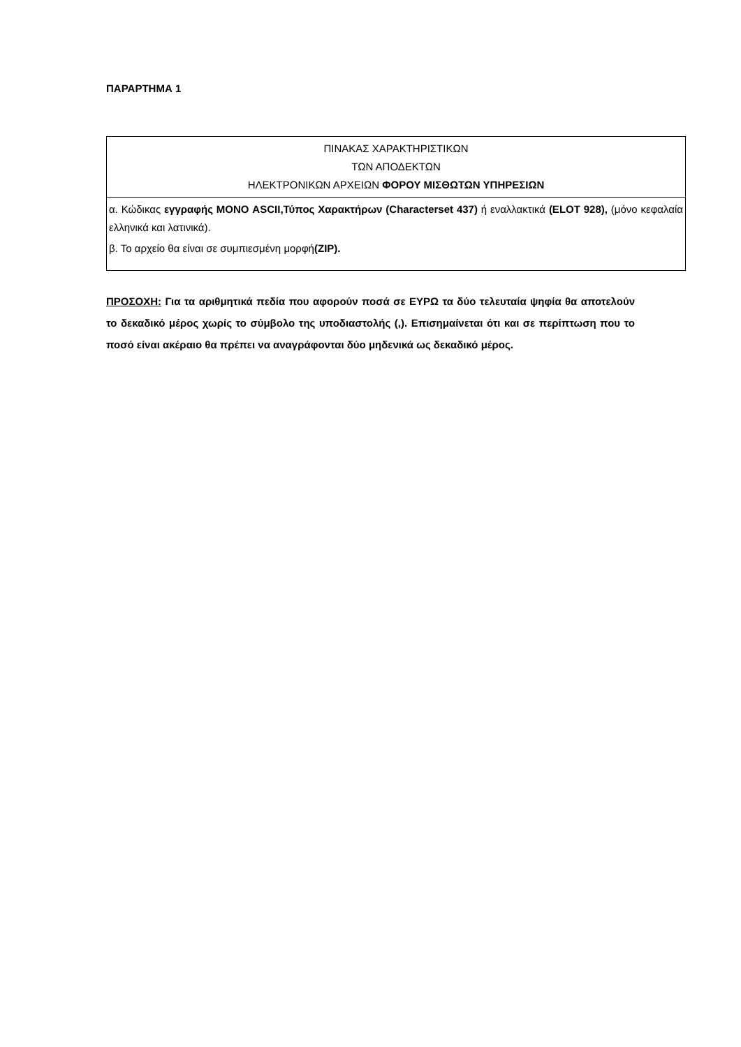ΠΑΡΑΡΤΗΜΑ 1
| ΠΙΝΑΚΑΣ ΧΑΡΑΚΤΗΡΙΣΤΙΚΩΝ ΤΩΝ ΑΠΟΔΕΚΤΩΝ ΗΛΕΚΤΡΟΝΙΚΩΝ ΑΡΧΕΙΩΝ ΦΟΡΟΥ ΜΙΣΘΩΤΩΝ ΥΠΗΡΕΣΙΩΝ |
| --- |
| α. Κώδικας εγγραφής ΜΟΝΟ ASCII,Τύπος Χαρακτήρων (Characterset 437) ή εναλλακτικά (ELOT 928), (μόνο κεφαλαία ελληνικά και λατινικά). β. Το αρχείο θα είναι σε συμπιεσμένη μορφή (ZIP). |
ΠΡΟΣΟΧΗ: Για τα αριθμητικά πεδία που αφορούν ποσά σε ΕΥΡΩ τα δύο τελευταία ψηφία θα αποτελούν το δεκαδικό μέρος χωρίς το σύμβολο της υποδιαστολής (,). Επισημαίνεται ότι και σε περίπτωση που το ποσό είναι ακέραιο θα πρέπει να αναγράφονται δύο μηδενικά ως δεκαδικό μέρος.